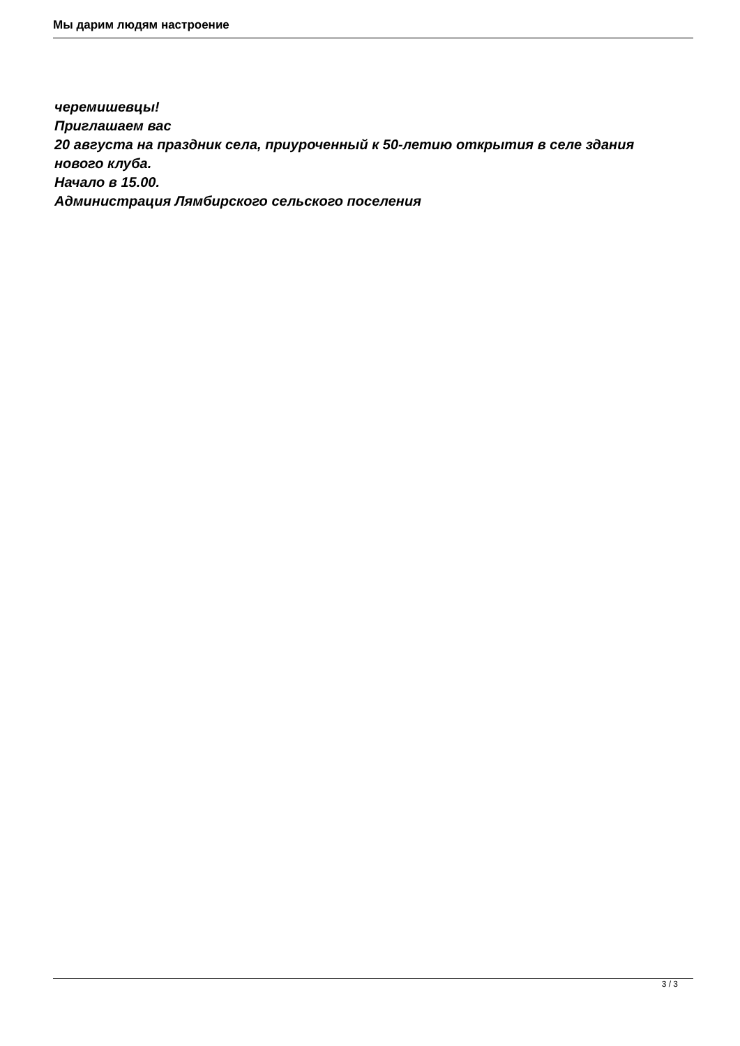Мы дарим людям настроение
черемишевцы!
Приглашаем вас
20 августа на праздник села, приуроченный к 50-летию открытия в селе здания нового клуба.
Начало в 15.00.
Администрация Лямбирского сельского поселения
3 / 3